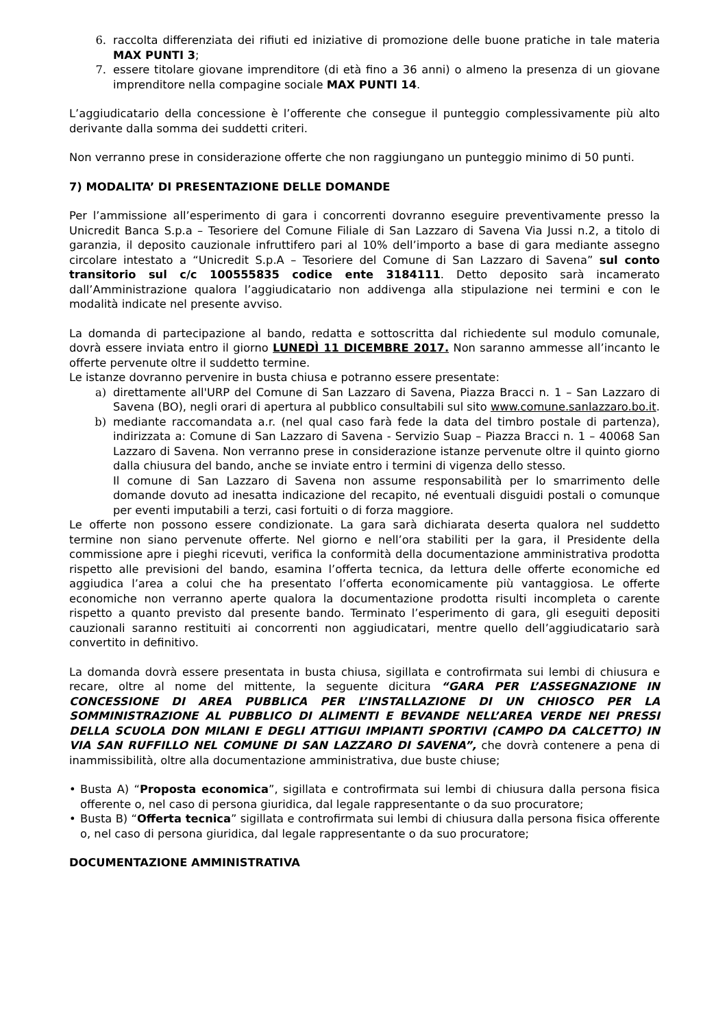6. raccolta differenziata dei rifiuti ed iniziative di promozione delle buone pratiche in tale materia MAX PUNTI 3;
7. essere titolare giovane imprenditore (di età fino a 36 anni) o almeno la presenza di un giovane imprenditore nella compagine sociale MAX PUNTI 14.
L’aggiudicatario della concessione è l’offerente che consegue il punteggio complessivamente più alto derivante dalla somma dei suddetti criteri.
Non verranno prese in considerazione offerte che non raggiungano un punteggio minimo di 50 punti.
7) MODALITA’ DI PRESENTAZIONE DELLE DOMANDE
Per l’ammissione all’esperimento di gara i concorrenti dovranno eseguire preventivamente presso la Unicredit Banca S.p.a – Tesoriere del Comune Filiale di San Lazzaro di Savena Via Jussi n.2, a titolo di garanzia, il deposito cauzionale infruttifero pari al 10% dell’importo a base di gara mediante assegno circolare intestato a “Unicredit S.p.A – Tesoriere del Comune di San Lazzaro di Savena” sul conto transitorio sul c/c 100555835 codice ente 3184111. Detto deposito sarà incamerato dall’Amministrazione qualora l’aggiudicatario non addivenga alla stipulazione nei termini e con le modalità indicate nel presente avviso.
La domanda di partecipazione al bando, redatta e sottoscritta dal richiedente sul modulo comunale, dovrà essere inviata entro il giorno LUNEDÌ 11 DICEMBRE 2017. Non saranno ammesse all’incanto le offerte pervenute oltre il suddetto termine.
Le istanze dovranno pervenire in busta chiusa e potranno essere presentate:
a) direttamente all'URP del Comune di San Lazzaro di Savena, Piazza Bracci n. 1 – San Lazzaro di Savena (BO), negli orari di apertura al pubblico consultabili sul sito www.comune.sanlazzaro.bo.it.
b) mediante raccomandata a.r. (nel qual caso farà fede la data del timbro postale di partenza), indirizzata a: Comune di San Lazzaro di Savena - Servizio Suap – Piazza Bracci n. 1 – 40068 San Lazzaro di Savena. Non verranno prese in considerazione istanze pervenute oltre il quinto giorno dalla chiusura del bando, anche se inviate entro i termini di vigenza dello stesso.
Il comune di San Lazzaro di Savena non assume responsabilità per lo smarrimento delle domande dovuto ad inesatta indicazione del recapito, né eventuali disguidi postali o comunque per eventi imputabili a terzi, casi fortuiti o di forza maggiore.
Le offerte non possono essere condizionate. La gara sarà dichiarata deserta qualora nel suddetto termine non siano pervenute offerte. Nel giorno e nell’ora stabiliti per la gara, il Presidente della commissione apre i pieghi ricevuti, verifica la conformità della documentazione amministrativa prodotta rispetto alle previsioni del bando, esamina l’offerta tecnica, da lettura delle offerte economiche ed aggiudica l’area a colui che ha presentato l’offerta economicamente più vantaggiosa. Le offerte economiche non verranno aperte qualora la documentazione prodotta risulti incompleta o carente rispetto a quanto previsto dal presente bando. Terminato l’esperimento di gara, gli eseguiti depositi cauzionali saranno restituiti ai concorrenti non aggiudicatari, mentre quello dell’aggiudicatario sarà convertito in definitivo.
La domanda dovrà essere presentata in busta chiusa, sigillata e controfirmata sui lembi di chiusura e recare, oltre al nome del mittente, la seguente dicitura “GARA PER L’ASSEGNAZIONE IN CONCESSIONE DI AREA PUBBLICA PER L’INSTALLAZIONE DI UN CHIOSCO PER LA SOMMINISTRAZIONE AL PUBBLICO DI ALIMENTI E BEVANDE NELL’AREA VERDE NEI PRESSI DELLA SCUOLA DON MILANI E DEGLI ATTIGUI IMPIANTI SPORTIVI (CAMPO DA CALCETTO) IN VIA SAN RUFFILLO NEL COMUNE DI SAN LAZZARO DI SAVENA”, che dovrà contenere a pena di inammissibilità, oltre alla documentazione amministrativa, due buste chiuse;
• Busta A) “Proposta economica”, sigillata e controfirmata sui lembi di chiusura dalla persona fisica offerente o, nel caso di persona giuridica, dal legale rappresentante o da suo procuratore;
• Busta B) “Offerta tecnica” sigillata e controfirmata sui lembi di chiusura dalla persona fisica offerente o, nel caso di persona giuridica, dal legale rappresentante o da suo procuratore;
DOCUMENTAZIONE AMMINISTRATIVA